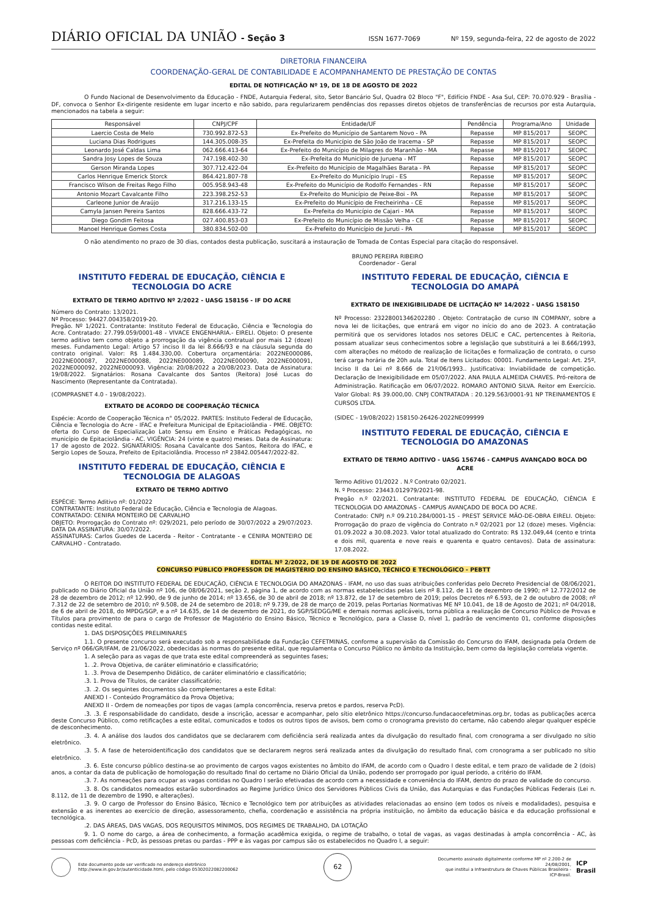DIÁRIO OFICIAL DA UNIÃO - Seção 3
ISSN 1677-7069 Nº 159, segunda-feira, 22 de agosto de 2022
DIRETORIA FINANCEIRA
COORDENAÇÃO-GERAL DE CONTABILIDADE E ACOMPANHAMENTO DE PRESTAÇÃO DE CONTAS
EDITAL DE NOTIFICAÇÃO Nº 19, DE 18 DE AGOSTO DE 2022
O Fundo Nacional de Desenvolvimento da Educação - FNDE, Autarquia Federal, sito, Setor Bancário Sul, Quadra 02 Bloco "F", Edifício FNDE - Asa Sul, CEP: 70.070.929 - Brasília - DF, convoca o Senhor Ex-dirigente residente em lugar incerto e não sabido, para regularizarem pendências dos repasses diretos objetos de transferências de recursos por esta Autarquia, mencionados na tabela a seguir:
| Responsável | CNPJ/CPF | Entidade/UF | Pendência | Programa/Ano | Unidade |
| --- | --- | --- | --- | --- | --- |
| Laercio Costa de Melo | 730.992.872-53 | Ex-Prefeito do Município de Santarem Novo - PA | Repasse | MP 815/2017 | SEOPC |
| Luciana Dias Rodrigues | 144.305.008-35 | Ex-Prefeita do Município de São João de Iracema - SP | Repasse | MP 815/2017 | SEOPC |
| Leonardo José Caldas Lima | 062.666.413-64 | Ex-Prefeito do Município de Milagres do Maranhão - MA | Repasse | MP 815/2017 | SEOPC |
| Sandra Josy Lopes de Souza | 747.198.402-30 | Ex-Prefeita do Município de Juruena - MT | Repasse | MP 815/2017 | SEOPC |
| Gerson Miranda Lopes | 307.712.422-04 | Ex-Prefeito do Município de Magalhães Barata - PA | Repasse | MP 815/2017 | SEOPC |
| Carlos Henrique Emerick Storck | 864.421.807-78 | Ex-Prefeito do Município Irupi - ES | Repasse | MP 815/2017 | SEOPC |
| Francisco Wilson de Freitas Rego Filho | 005.958.943-48 | Ex-Prefeito do Município de Rodolfo Fernandes - RN | Repasse | MP 815/2017 | SEOPC |
| Antonio Mozart Cavalcante Filho | 223.398.252-53 | Ex-Prefeito do Município de Peixe-Boi - PA | Repasse | MP 815/2017 | SEOPC |
| Carleone Junior de Araújo | 317.216.133-15 | Ex-Prefeito do Município de Frecheirinha - CE | Repasse | MP 815/2017 | SEOPC |
| Camyla Jansen Pereira Santos | 828.666.433-72 | Ex-Prefeita do Município de Cajari - MA | Repasse | MP 815/2017 | SEOPC |
| Diego Gondim Feitosa | 027.400.853-03 | Ex-Prefeito do Município de Missão Velha - CE | Repasse | MP 815/2017 | SEOPC |
| Manoel Henrique Gomes Costa | 380.834.502-00 | Ex-Prefeito do Município de Juruti - PA | Repasse | MP 815/2017 | SEOPC |
O não atendimento no prazo de 30 dias, contados desta publicação, suscitará a instauração de Tomada de Contas Especial para citação do responsável.
BRUNO PEREIRA RIBEIRO
Coordenador - Geral
INSTITUTO FEDERAL DE EDUCAÇÃO, CIÊNCIA E TECNOLOGIA DO ACRE
EXTRATO DE TERMO ADITIVO Nº 2/2022 - UASG 158156 - IF DO ACRE
Número do Contrato: 13/2021.
Nº Processo: 94427.004358/2019-20.
Pregão. Nº 1/2021. Contratante: Instituto Federal de Educação, Ciência e Tecnologia do Acre. Contratado: 27.799.059/0001-48 - VIVACE ENGENHARIA.- EIRELI. Objeto: O presente termo aditivo tem como objeto a prorrogação da vigência contratual por mais 12 (doze) meses. Fundamento Legal: Artigo 57 inciso II da lei 8.666/93 e na cláusula segunda do contrato original. Valor: R$ 1.484.330,00. Cobertura orçamentária: 2022NE000086, 2022NE000087, 2022NE000088, 2022NE000089, 2022NE000090, 2022NE000091, 2022NE000092, 2022NE000093. Vigência: 20/08/2022 a 20/08/2023. Data de Assinatura: 19/08/2022. Signatários: Rosana Cavalcante dos Santos (Reitora) José Lucas do Nascimento (Representante da Contratada).
(COMPRASNET 4.0 - 19/08/2022).
EXTRATO DE ACORDO DE COOPERAÇÃO TÉCNICA
Espécie: Acordo de Cooperação Técnica n° 05/2022. PARTES: Instituto Federal de Educação, Ciência e Tecnologia do Acre - IFAC e Prefeitura Municipal de Epitaciolândia - PME. OBJETO: oferta do Curso de Especialização Lato Sensu em Ensino e Práticas Pedagógicas, no município de Epitaciolândia - AC. VIGÊNCIA: 24 (vinte e quatro) meses. Data de Assinatura: 17 de agosto de 2022. SIGNATÁRIOS: Rosana Cavalcante dos Santos, Reitora do IFAC, e Sergio Lopes de Souza, Prefeito de Epitaciolândia. Processo nº 23842.005447/2022-82.
INSTITUTO FEDERAL DE EDUCAÇÃO, CIÊNCIA E TECNOLOGIA DE ALAGOAS
EXTRATO DE TERMO ADITIVO
ESPÉCIE: Termo Aditivo nº: 01/2022
CONTRATANTE: Instituto Federal de Educação, Ciência e Tecnologia de Alagoas.
CONTRATADO: CENIRA MONTEIRO DE CARVALHO
OBJETO: Prorrogação do Contrato nº: 029/2021, pelo período de 30/07/2022 a 29/07/2023. DATA DA ASSINATURA: 30/07/2022.
ASSINATURAS: Carlos Guedes de Lacerda - Reitor - Contratante - e CENIRA MONTEIRO DE CARVALHO - Contratado.
INSTITUTO FEDERAL DE EDUCAÇÃO, CIÊNCIA E TECNOLOGIA DO AMAPÁ
EXTRATO DE INEXIGIBILIDADE DE LICITAÇÃO Nº 14/2022 - UASG 158150
Nº Processo: 23228001346202280 . Objeto: Contratação de curso IN COMPANY, sobre a nova lei de licitações, que entrará em vigor no início do ano de 2023. A contratação permitirá que os servidores lotados nos setores DELIC e CAC, pertencentes à Reitoria, possam atualizar seus conhecimentos sobre a legislação que substituirá a lei 8.666/1993, com alterações no método de realização de licitações e formalização de contrato, o curso terá carga horária de 20h aula. Total de Itens Licitados: 00001. Fundamento Legal: Art. 25º, Inciso II da Lei nº 8.666 de 21º/06/1993.. Justificativa: Inviabilidade de competição. Declaração de Inexigibilidade em 05/07/2022. ANA PAULA ALMEIDA CHAVES. Pró-reitora de Administração. Ratificação em 06/07/2022. ROMARO ANTONIO SILVA. Reitor em Exercício. Valor Global: R$ 39.000,00. CNPJ CONTRATADA : 20.129.563/0001-91 NP TREINAMENTOS E CURSOS LTDA.
(SIDEC - 19/08/2022) 158150-26426-2022NE099999
INSTITUTO FEDERAL DE EDUCAÇÃO, CIÊNCIA E TECNOLOGIA DO AMAZONAS
EXTRATO DE TERMO ADITIVO - UASG 156746 - CAMPUS AVANÇADO BOCA DO ACRE
Termo Aditivo 01/2022 . N.º Contrato 02/2021.
N. º Processo: 23443.012979/2021-98.
Pregão n.º 02/2021. Contratante: INSTITUTO FEDERAL DE EDUCAÇÃO, CIÊNCIA E TECNOLOGIA DO AMAZONAS - CAMPUS AVANÇADO DE BOCA DO ACRE.
Contratado: CNPJ n.º 09.210.284/0001-15 - PREST SERVICE MÃO-DE-OBRA EIRELI. Objeto: Prorrogação do prazo de vigência do Contrato n.º 02/2021 por 12 (doze) meses. Vigência: 01.09.2022 a 30.08.2023. Valor total atualizado do Contrato: R$ 132.049,44 (cento e trinta e dois mil, quarenta e nove reais e quarenta e quatro centavos). Data de assinatura: 17.08.2022.
EDITAL Nº 2/2022, DE 19 DE AGOSTO DE 2022
CONCURSO PÚBLICO PROFESSOR DE MAGISTÉRIO DO ENSINO BÁSICO, TÉCNICO E TECNOLÓGICO - PEBTT
O REITOR DO INSTITUTO FEDERAL DE EDUCAÇÃO, CIÊNCIA E TECNOLOGIA DO AMAZONAS - IFAM, no uso das suas atribuições conferidas pelo Decreto Presidencial de 08/06/2021, publicado no Diário Oficial da União nº 106, de 08/06/2021, seção 2, página 1, de acordo com as normas estabelecidas pelas Leis nº 8.112, de 11 de dezembro de 1990; nº 12.772/2012 de 28 de dezembro de 2012; nº 12.990, de 9 de junho de 2014; nº 13.656, de 30 de abril de 2018; nº 13.872, de 17 de setembro de 2019; pelos Decretos nº 6.593, de 2 de outubro de 2008; nº 7.312 de 22 de setembro de 2010; nº 9.508, de 24 de setembro de 2018; nº 9.739, de 28 de março de 2019, pelas Portarias Normativas ME Nº 10.041, de 18 de Agosto de 2021; nº 04/2018, de 6 de abril de 2018, do MPDG/SGP, e a nº 14.635, de 14 de dezembro de 2021, do SGP/SEDGG/ME e demais normas aplicáveis, torna pública a realização de Concurso Público de Provas e Títulos para provimento de para o cargo de Professor de Magistério do Ensino Básico, Técnico e Tecnológico, para a Classe D, nível 1, padrão de vencimento 01, conforme disposições contidas neste edital.
1. DAS DISPOSIÇÕES PRELIMINARES
1.1. O presente concurso será executado sob a responsabilidade da Fundação CEFETMINAS, conforme a supervisão da Comissão do Concurso do IFAM, designada pela Ordem de Serviço nº 066/GR/IFAM, de 21/06/2022, obedecidas às normas do presente edital, que regulamenta o Concurso Público no âmbito da Instituição, bem como da legislação correlata vigente.
1. A seleção para as vagas de que trata este edital compreenderá as seguintes fases;
1. .2. Prova Objetiva, de caráter eliminatório e classificatório;
1. .3. Prova de Desempenho Didático, de caráter eliminatório e classificatório;
.3. 1. Prova de Títulos, de caráter classificatório;
.3. .2. Os seguintes documentos são complementares a este Edital:
ANEXO I - Conteúdo Programático da Prova Objetiva;
ANEXO II - Ordem de nomeações por tipos de vagas (ampla concorrência, reserva pretos e pardos, reserva PcD).
.3. .3. É responsabilidade do candidato, desde a inscrição, acessar e acompanhar, pelo sítio eletrônico https://concurso.fundacaocefetminas.org.br, todas as publicações acerca deste Concurso Público, como retificações a este edital, comunicados e todos os outros tipos de avisos, bem como o cronograma previsto do certame, não cabendo alegar qualquer espécie de desconhecimento.
.3. 4. A análise dos laudos dos candidatos que se declararem com deficiência será realizada antes da divulgação do resultado final, com cronograma a ser divulgado no sítio eletrônico.
.3. 5. A fase de heteroidentificação dos candidatos que se declararem negros será realizada antes da divulgação do resultado final, com cronograma a ser publicado no sítio eletrônico.
.3. 6. Este concurso público destina-se ao provimento de cargos vagos existentes no âmbito do IFAM, de acordo com o Quadro I deste edital, e tem prazo de validade de 2 (dois) anos, a contar da data de publicação de homologação do resultado final do certame no Diário Oficial da União, podendo ser prorrogado por igual período, a critério do IFAM.
.3. 7. As nomeações para ocupar as vagas contidas no Quadro I serão efetivadas de acordo com a necessidade e conveniência do IFAM, dentro do prazo de validade do concurso.
.3. 8. Os candidatos nomeados estarão subordinados ao Regime Jurídico Único dos Servidores Públicos Civis da União, das Autarquias e das Fundações Públicas Federais (Lei n. 8.112, de 11 de dezembro de 1990, e alterações).
.3. 9. O cargo de Professor do Ensino Básico, Técnico e Tecnológico tem por atribuições as atividades relacionadas ao ensino (em todos os níveis e modalidades), pesquisa e extensão e as inerentes ao exercício de direção, assessoramento, chefia, coordenação e assistência na própria instituição, no âmbito da educação básica e da educação profissional e tecnológica.
.2. DAS ÁREAS, DAS VAGAS, DOS REQUISITOS MÍNIMOS, DOS REGIMES DE TRABALHO, DA LOTAÇÃO
9. 1. O nome do cargo, a área de conhecimento, a formação acadêmica exigida, o regime de trabalho, o total de vagas, as vagas destinadas à ampla concorrência - AC, às pessoas com deficiência - PcD, às pessoas pretas ou pardas - PPP e às vagas por campus são os estabelecidos no Quadro I, a seguir:
Este documento pode ser verificado no endereço eletrônico
http://www.in.gov.br/autenticidade.html, pelo código 05302022082200062
62
Documento assinado digitalmente conforme MP nº 2.200-2 de 24/08/2001,
que institui a Infraestrutura de Chaves Públicas Brasileira - ICP-Brasil.
ICP
Brasil